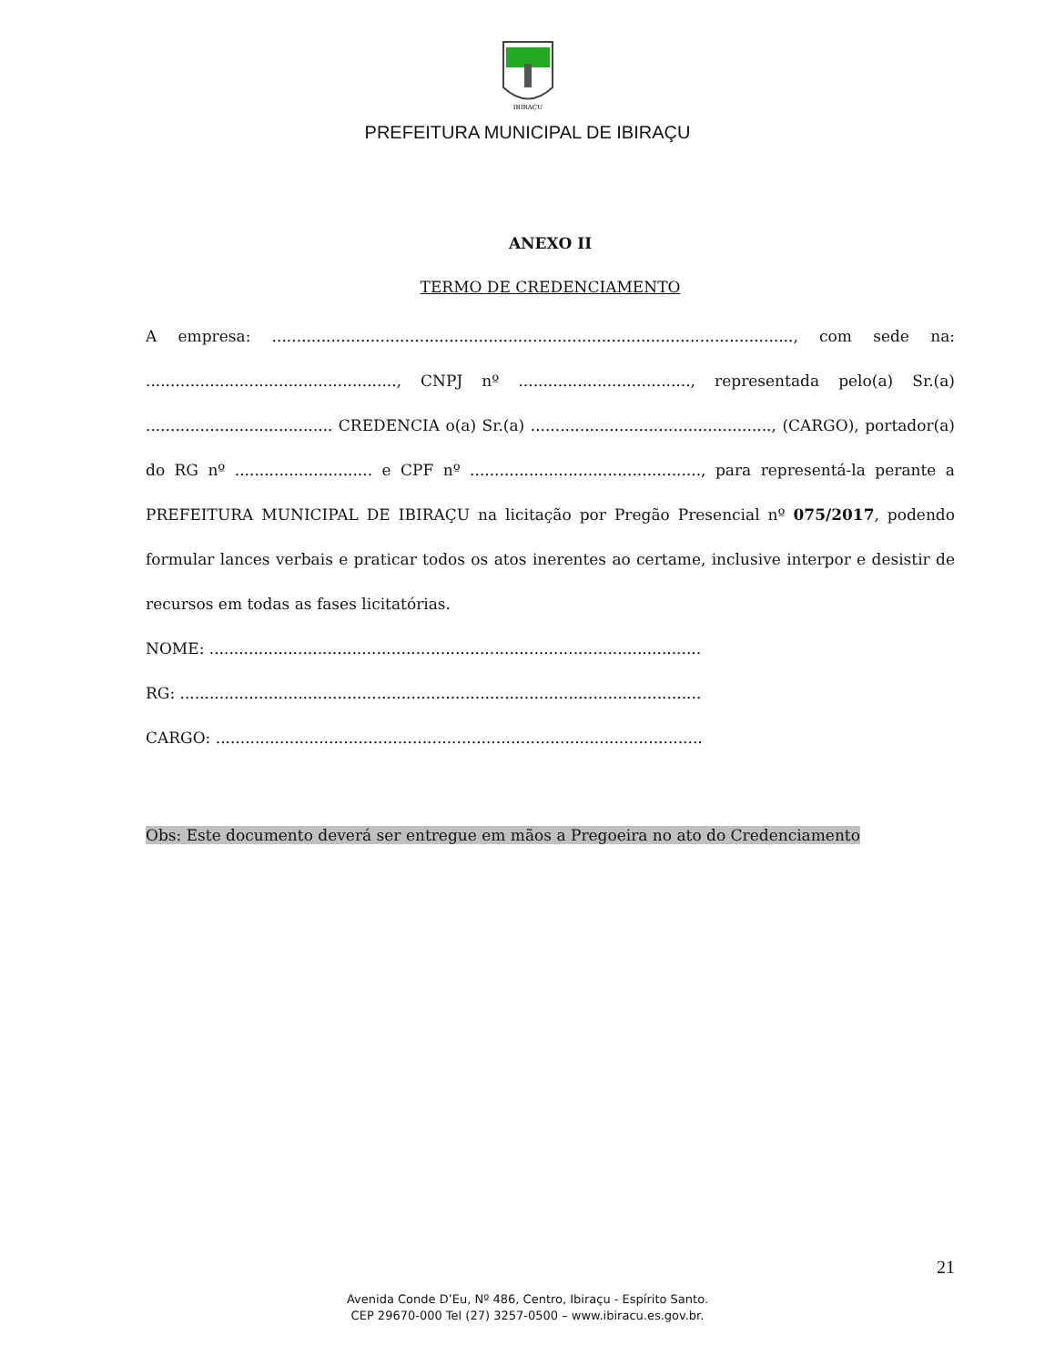IBIRAÇU
PREFEITURA MUNICIPAL DE IBIRAÇU
ANEXO II
TERMO DE CREDENCIAMENTO
A empresa: .........................................................................................................., com sede na: ..................................................., CNPJ nº ..................................., representada pelo(a) Sr.(a) ...................................... CREDENCIA o(a) Sr.(a) ................................................., (CARGO), portador(a) do RG nº ............................ e CPF nº ..............................................., para representá-la perante a PREFEITURA MUNICIPAL DE IBIRAÇU na licitação por Pregão Presencial nº 075/2017, podendo formular lances verbais e praticar todos os atos inerentes ao certame, inclusive interpor e desistir de recursos em todas as fases licitatórias.
NOME: ....................................................................................................
RG: ..........................................................................................................
CARGO: ...................................................................................................
Obs: Este documento deverá ser entregue em mãos a Pregoeira no ato do Credenciamento
21
Avenida Conde D’Eu, Nº 486, Centro, Ibiraçu - Espírito Santo.
CEP 29670-000 Tel (27) 3257-0500 – www.ibiracu.es.gov.br.